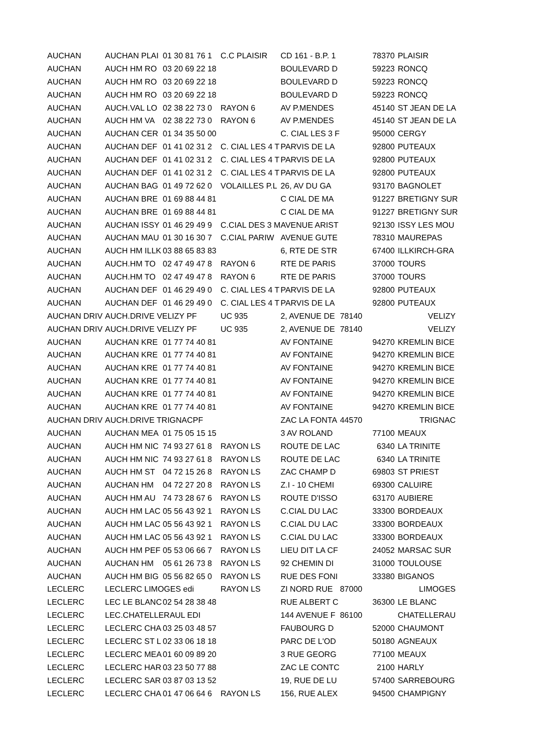| AUCHAN | AUCHAN PLAI | 01 30 81 76 1 | C.C PLAISIR | CD 161 - B.P. 1 | 78370 | PLAISIR |
| AUCHAN | AUCH HM RO | 03 20 69 22 18 | | BOULEVARD D | 59223 | RONCQ |
| AUCHAN | AUCH HM RO | 03 20 69 22 18 | | BOULEVARD D | 59223 | RONCQ |
| AUCHAN | AUCH HM RO | 03 20 69 22 18 | | BOULEVARD D | 59223 | RONCQ |
| AUCHAN | AUCH.VAL LO | 02 38 22 73 0 | RAYON 6 | AV P.MENDES | 45140 | ST JEAN DE LA |
| AUCHAN | AUCH HM VA | 02 38 22 73 0 | RAYON 6 | AV P.MENDES | 45140 | ST JEAN DE LA |
| AUCHAN | AUCHAN CER | 01 34 35 50 00 | | C. CIAL LES 3 F | 95000 | CERGY |
| AUCHAN | AUCHAN DEF | 01 41 02 31 2 | C. CIAL LES 4 T | PARVIS DE LA | 92800 | PUTEAUX |
| AUCHAN | AUCHAN DEF | 01 41 02 31 2 | C. CIAL LES 4 T | PARVIS DE LA | 92800 | PUTEAUX |
| AUCHAN | AUCHAN DEF | 01 41 02 31 2 | C. CIAL LES 4 T | PARVIS DE LA | 92800 | PUTEAUX |
| AUCHAN | AUCHAN BAG | 01 49 72 62 0 | VOLAILLES P.L | 26, AV DU GA | 93170 | BAGNOLET |
| AUCHAN | AUCHAN BRE | 01 69 88 44 81 | | C CIAL DE MA | 91227 | BRETIGNY SUR |
| AUCHAN | AUCHAN BRE | 01 69 88 44 81 | | C CIAL DE MA | 91227 | BRETIGNY SUR |
| AUCHAN | AUCHAN ISSY | 01 46 29 49 9 | C.CIAL DES 3 M | AVENUE ARIST | 92130 | ISSY LES MOU |
| AUCHAN | AUCHAN MAU | 01 30 16 30 7 | C.CIAL PARIW | AVENUE GUTE | 78310 | MAUREPAS |
| AUCHAN | AUCH HM ILLK | 03 88 65 83 83 | | 6, RTE DE STR | 67400 | ILLKIRCH-GRA |
| AUCHAN | AUCH.HM TO | 02 47 49 47 8 | RAYON 6 | RTE DE PARIS | 37000 | TOURS |
| AUCHAN | AUCH.HM TO | 02 47 49 47 8 | RAYON 6 | RTE DE PARIS | 37000 | TOURS |
| AUCHAN | AUCHAN DEF | 01 46 29 49 0 | C. CIAL LES 4 T | PARVIS DE LA | 92800 | PUTEAUX |
| AUCHAN | AUCHAN DEF | 01 46 29 49 0 | C. CIAL LES 4 T | PARVIS DE LA | 92800 | PUTEAUX |
| AUCHAN DRIV | AUCH.DRIVE VELIZY PF | | UC 935 | 2, AVENUE DE | 78140 | VELIZY |
| AUCHAN DRIV | AUCH.DRIVE VELIZY PF | | UC 935 | 2, AVENUE DE | 78140 | VELIZY |
| AUCHAN | AUCHAN KRE | 01 77 74 40 81 | | AV FONTAINE | 94270 | KREMLIN BICE |
| AUCHAN | AUCHAN KRE | 01 77 74 40 81 | | AV FONTAINE | 94270 | KREMLIN BICE |
| AUCHAN | AUCHAN KRE | 01 77 74 40 81 | | AV FONTAINE | 94270 | KREMLIN BICE |
| AUCHAN | AUCHAN KRE | 01 77 74 40 81 | | AV FONTAINE | 94270 | KREMLIN BICE |
| AUCHAN | AUCHAN KRE | 01 77 74 40 81 | | AV FONTAINE | 94270 | KREMLIN BICE |
| AUCHAN | AUCHAN KRE | 01 77 74 40 81 | | AV FONTAINE | 94270 | KREMLIN BICE |
| AUCHAN DRIV | AUCH.DRIVE TRIGNACPF | | | ZAC LA FONTA | 44570 | TRIGNAC |
| AUCHAN | AUCHAN MEA | 01 75 05 15 15 | | 3 AV ROLAND | 77100 | MEAUX |
| AUCHAN | AUCH HM NIC | 74 93 27 61 8 | RAYON LS | ROUTE DE LAC | 6340 | LA TRINITE |
| AUCHAN | AUCH HM NIC | 74 93 27 61 8 | RAYON LS | ROUTE DE LAC | 6340 | LA TRINITE |
| AUCHAN | AUCH HM ST | 04 72 15 26 8 | RAYON LS | ZAC CHAMP D | 69803 | ST PRIEST |
| AUCHAN | AUCHAN HM | 04 72 27 20 8 | RAYON LS | Z.I - 10 CHEMI | 69300 | CALUIRE |
| AUCHAN | AUCH HM AU | 74 73 28 67 6 | RAYON LS | ROUTE D'ISSO | 63170 | AUBIERE |
| AUCHAN | AUCH HM LAC | 05 56 43 92 1 | RAYON LS | C.CIAL DU LAC | 33300 | BORDEAUX |
| AUCHAN | AUCH HM LAC | 05 56 43 92 1 | RAYON LS | C.CIAL DU LAC | 33300 | BORDEAUX |
| AUCHAN | AUCH HM LAC | 05 56 43 92 1 | RAYON LS | C.CIAL DU LAC | 33300 | BORDEAUX |
| AUCHAN | AUCH HM PEF | 05 53 06 66 7 | RAYON LS | LIEU DIT LA CF | 24052 | MARSAC SUR |
| AUCHAN | AUCHAN HM | 05 61 26 73 8 | RAYON LS | 92 CHEMIN DI | 31000 | TOULOUSE |
| AUCHAN | AUCH HM BIG | 05 56 82 65 0 | RAYON LS | RUE DES FONI | 33380 | BIGANOS |
| LECLERC | LECLERC LIMOGES edi | | RAYON LS | ZI NORD RUE | 87000 | LIMOGES |
| LECLERC | LEC LE BLANC | 02 54 28 38 48 | | RUE ALBERT C | 36300 | LE BLANC |
| LECLERC | LEC.CHATELLERAUL EDI | | | 144 AVENUE F | 86100 | CHATELLERAU |
| LECLERC | LECLERC CHA | 03 25 03 48 57 | | FAUBOURG D | 52000 | CHAUMONT |
| LECLERC | LECLERC ST L | 02 33 06 18 18 | | PARC DE L'OD | 50180 | AGNEAUX |
| LECLERC | LECLERC MEA | 01 60 09 89 20 | | 3 RUE GEORG | 77100 | MEAUX |
| LECLERC | LECLERC HAR | 03 23 50 77 88 | | ZAC LE CONTC | 2100 | HARLY |
| LECLERC | LECLERC SAR | 03 87 03 13 52 | | 19, RUE DE LU | 57400 | SARREBOURG |
| LECLERC | LECLERC CHA | 01 47 06 64 6 | RAYON LS | 156, RUE ALEX | 94500 | CHAMPIGNY |